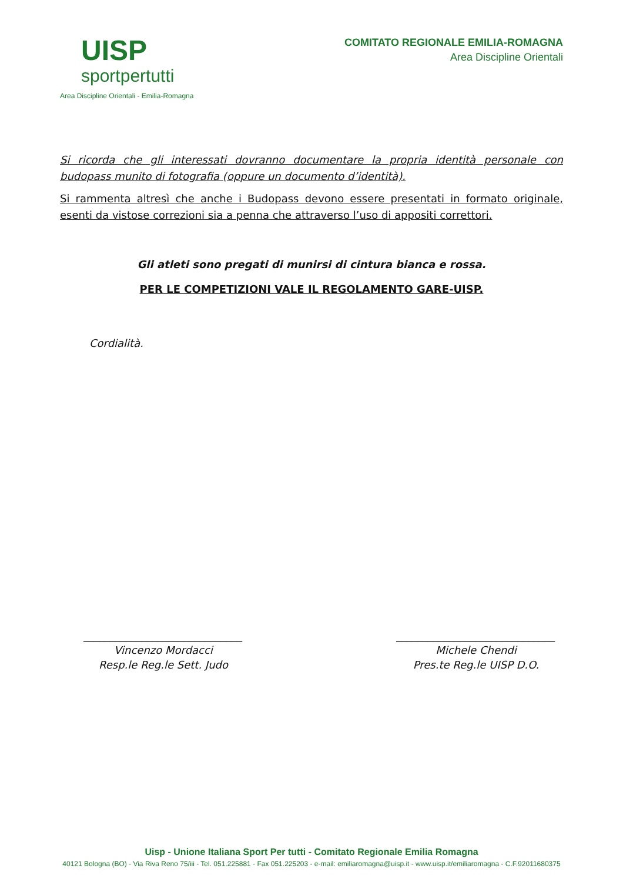UISP
sportpertutti
Area Discipline Orientali - Emilia-Romagna
COMITATO REGIONALE EMILIA-ROMAGNA
Area Discipline Orientali
Si ricorda che gli interessati dovranno documentare la propria identità personale con budopass munito di fotografia (oppure un documento d’identità).
Si rammenta altresì che anche i Budopass devono essere presentati in formato originale, esenti da vistose correzioni sia a penna che attraverso l’uso di appositi correttori.
Gli atleti sono pregati di munirsi di cintura bianca e rossa.
PER LE COMPETIZIONI VALE IL REGOLAMENTO GARE-UISP.
Cordialità.
______________________________
Vincenzo Mordacci
Resp.le Reg.le Sett. Judo
______________________________
Michele Chendi
Pres.te Reg.le UISP D.O.
Uisp - Unione Italiana Sport Per tutti - Comitato Regionale Emilia Romagna
40121 Bologna (BO) - Via Riva Reno 75/iii - Tel. 051.225881 - Fax 051.225203 - e-mail: emiliaromagna@uisp.it - www.uisp.it/emiliaromagna - C.F.92011680375